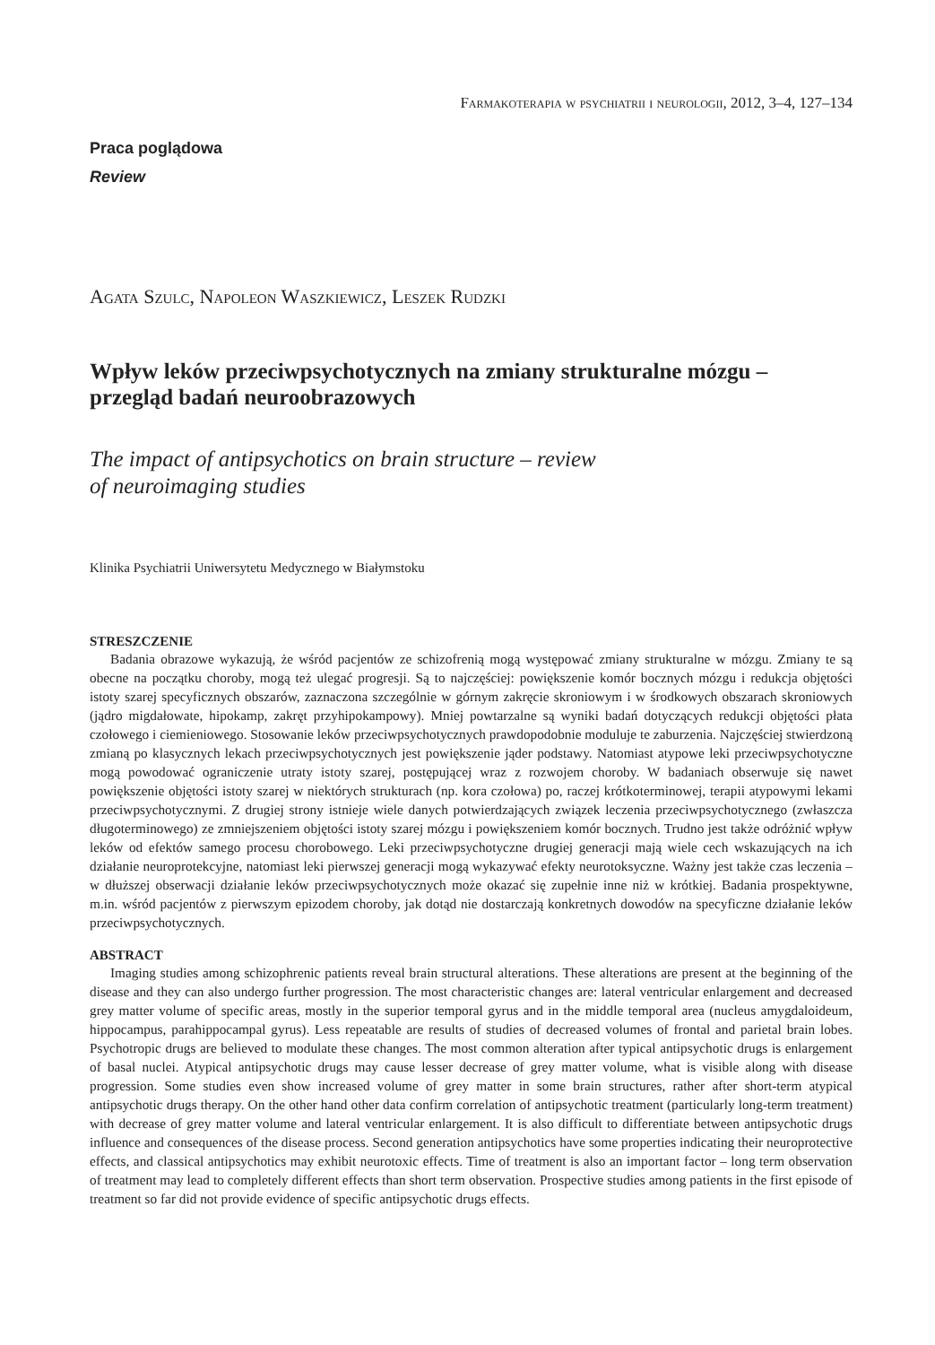Farmakoterapia w psychiatrii i neurologii, 2012, 3–4, 127–134
Praca poglądowa
Review
Agata Szulc, Napoleon Waszkiewicz, Leszek Rudzki
Wpływ leków przeciwpsychotycznych na zmiany strukturalne mózgu – przegląd badań neuroobrazowych
The impact of antipsychotics on brain structure – review
of neuroimaging studies
Klinika Psychiatrii Uniwersytetu Medycznego w Białymstoku
STRESZCZENIE
Badania obrazowe wykazują, że wśród pacjentów ze schizofrenią mogą występować zmiany strukturalne w mózgu. Zmiany te są obecne na początku choroby, mogą też ulegać progresji. Są to najczęściej: powiększenie komór bocznych mózgu i redukcja objętości istoty szarej specyficznych obszarów, zaznaczona szczególnie w górnym zakręcie skroniowym i w środkowych obszarach skroniowych (jądro migdałowate, hipokamp, zakręt przyhipokampowy). Mniej powtarzalne są wyniki badań dotyczących redukcji objętości płata czołowego i ciemieniowego. Stosowanie leków przeciwpsychotycznych prawdopodobnie moduluje te zaburzenia. Najczęściej stwierdzoną zmianą po klasycznych lekach przeciwpsychotycznych jest powiększenie jąder podstawy. Natomiast atypowe leki przeciwpsychotyczne mogą powodować ograniczenie utraty istoty szarej, postępującej wraz z rozwojem choroby. W badaniach obserwuje się nawet powiększenie objętości istoty szarej w niektórych strukturach (np. kora czołowa) po, raczej krótkoterminowej, terapii atypowymi lekami przeciwpsychotycznymi. Z drugiej strony istnieje wiele danych potwierdzających związek leczenia przeciwpsychotycznego (zwłaszcza długoterminowego) ze zmniejszeniem objętości istoty szarej mózgu i powiększeniem komór bocznych. Trudno jest także odróżnić wpływ leków od efektów samego procesu chorobowego. Leki przeciwpsychotyczne drugiej generacji mają wiele cech wskazujących na ich działanie neuroprotekcyjne, natomiast leki pierwszej generacji mogą wykazywać efekty neurotoksyczne. Ważny jest także czas leczenia – w dłuższej obserwacji działanie leków przeciwpsychotycznych może okazać się zupełnie inne niż w krótkiej. Badania prospektywne, m.in. wśród pacjentów z pierwszym epizodem choroby, jak dotąd nie dostarczają konkretnych dowodów na specyficzne działanie leków przeciwpsychotycznych.
ABSTRACT
Imaging studies among schizophrenic patients reveal brain structural alterations. These alterations are present at the beginning of the disease and they can also undergo further progression. The most characteristic changes are: lateral ventricular enlargement and decreased grey matter volume of specific areas, mostly in the superior temporal gyrus and in the middle temporal area (nucleus amygdaloideum, hippocampus, parahippocampal gyrus). Less repeatable are results of studies of decreased volumes of frontal and parietal brain lobes. Psychotropic drugs are believed to modulate these changes. The most common alteration after typical antipsychotic drugs is enlargement of basal nuclei. Atypical antipsychotic drugs may cause lesser decrease of grey matter volume, what is visible along with disease progression. Some studies even show increased volume of grey matter in some brain structures, rather after short-term atypical antipsychotic drugs therapy. On the other hand other data confirm correlation of antipsychotic treatment (particularly long-term treatment) with decrease of grey matter volume and lateral ventricular enlargement. It is also difficult to differentiate between antipsychotic drugs influence and consequences of the disease process. Second generation antipsychotics have some properties indicating their neuroprotective effects, and classical antipsychotics may exhibit neurotoxic effects. Time of treatment is also an important factor – long term observation of treatment may lead to completely different effects than short term observation. Prospective studies among patients in the first episode of treatment so far did not provide evidence of specific antipsychotic drugs effects.